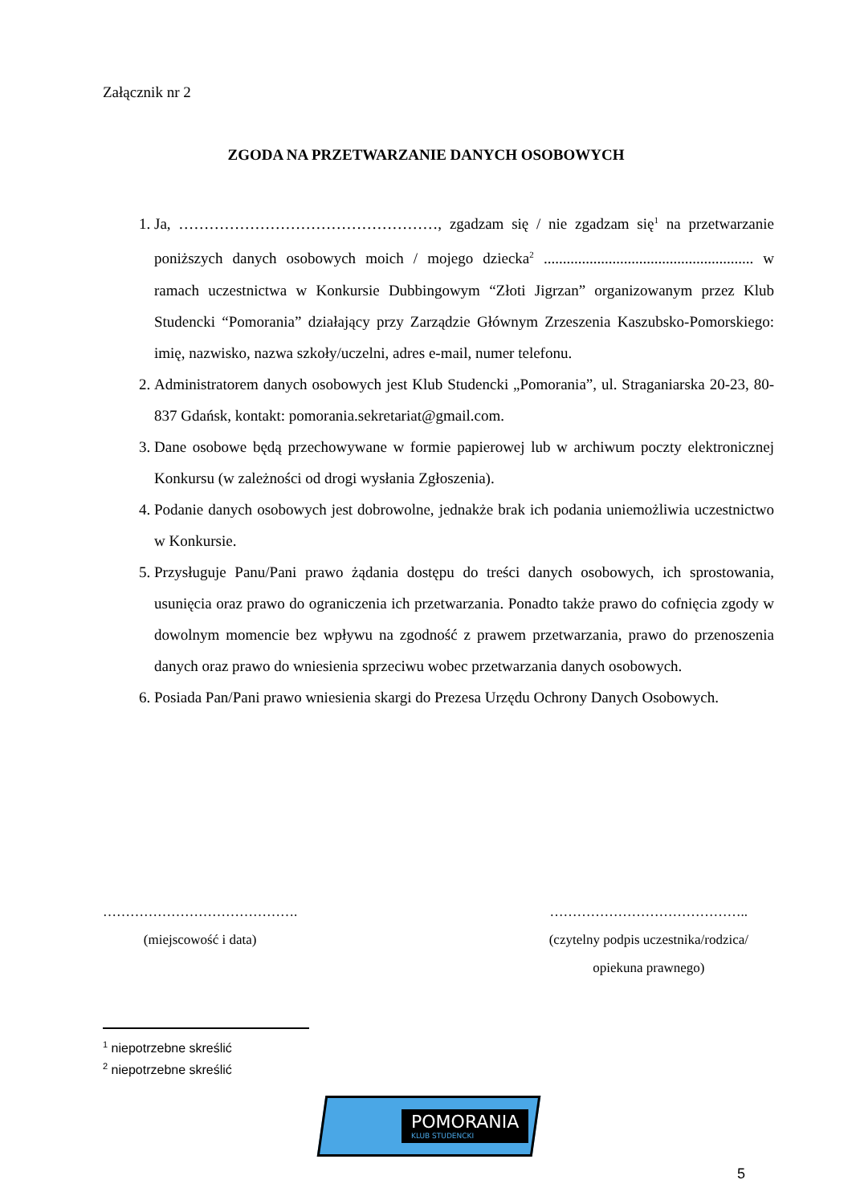Załącznik nr 2
ZGODA NA PRZETWARZANIE DANYCH OSOBOWYCH
1. Ja, ……………………………………………, zgadzam się / nie zgadzam się<sup>1</sup> na przetwarzanie poniższych danych osobowych moich / mojego dziecka<sup>2</sup> ....................................................... w ramach uczestnictwa w Konkursie Dubbingowym “Złoti Jigrzan” organizowanym przez Klub Studencki “Pomorania” działający przy Zarządzie Głównym Zrzeszenia Kaszubsko-Pomorskiego: imię, nazwisko, nazwa szkoły/uczelni, adres e-mail, numer telefonu.
2. Administratorem danych osobowych jest Klub Studencki „Pomorania”, ul. Straganiarska 20-23, 80-837 Gdańsk, kontakt: pomorania.sekretariat@gmail.com.
3. Dane osobowe będą przechowywane w formie papierowej lub w archiwum poczty elektronicznej Konkursu (w zależności od drogi wysłania Zgłoszenia).
4. Podanie danych osobowych jest dobrowolne, jednakże brak ich podania uniemożliwia uczestnictwo w Konkursie.
5. Przysługuje Panu/Pani prawo żądania dostępu do treści danych osobowych, ich sprostowania, usunięcia oraz prawo do ograniczenia ich przetwarzania. Ponadto także prawo do cofnięcia zgody w dowolnym momencie bez wpływu na zgodność z prawem przetwarzania, prawo do przenoszenia danych oraz prawo do wniesienia sprzeciwu wobec przetwarzania danych osobowych.
6. Posiada Pan/Pani prawo wniesienia skargi do Prezesa Urzędu Ochrony Danych Osobowych.
…………………………………….
(miejscowość i data)
……………………………………..
(czytelny podpis uczestnika/rodzica/
opiekuna prawnego)
<sup>1</sup> niepotrzebne skreślić
<sup>2</sup> niepotrzebne skreślić
POMORANIA
KLUB STUDENCKI
5